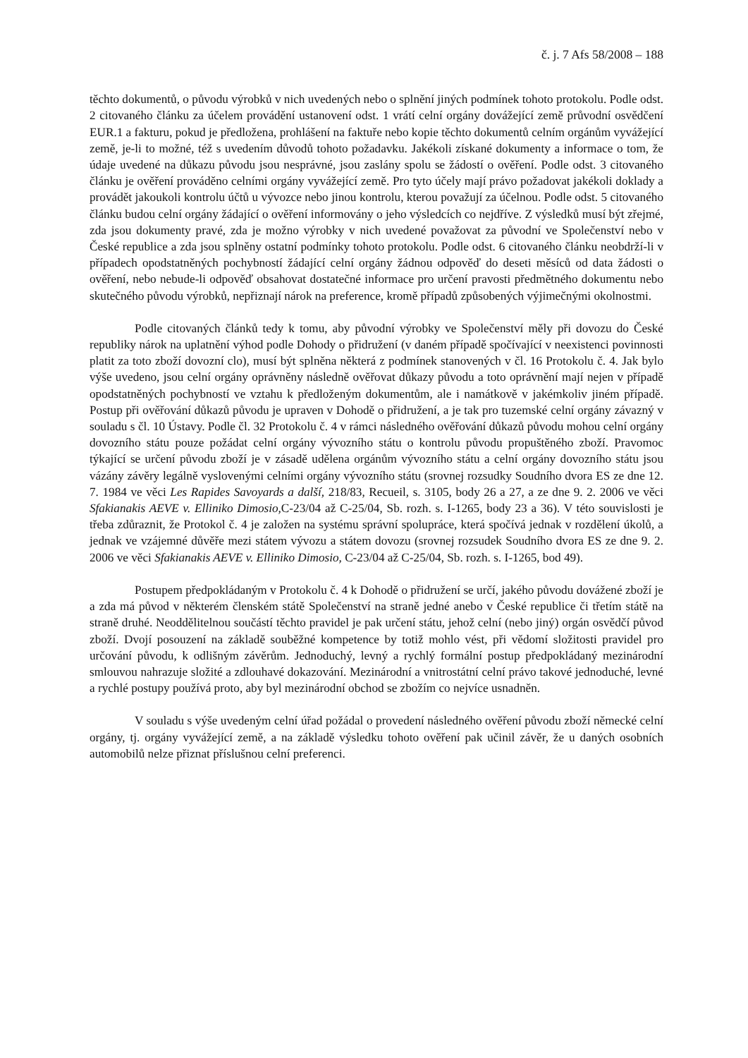č. j. 7 Afs 58/2008 – 188
těchto dokumentů, o původu výrobků v nich uvedených nebo o splnění jiných podmínek tohoto protokolu. Podle odst. 2 citovaného článku za účelem provádění ustanovení odst. 1 vrátí celní orgány dovážející země průvodní osvědčení EUR.1 a fakturu, pokud je předložena, prohlášení na faktuře nebo kopie těchto dokumentů celním orgánům vyvážející země, je-li to možné, též s uvedením důvodů tohoto požadavku. Jakékoli získané dokumenty a informace o tom, že údaje uvedené na důkazu původu jsou nesprávné, jsou zaslány spolu se žádostí o ověření. Podle odst. 3 citovaného článku je ověření prováděno celními orgány vyvážející země. Pro tyto účely mají právo požadovat jakékoli doklady a provádět jakoukoli kontrolu účtů u vývozce nebo jinou kontrolu, kterou považují za účelnou. Podle odst. 5 citovaného článku budou celní orgány žádající o ověření informovány o jeho výsledcích co nejdříve. Z výsledků musí být zřejmé, zda jsou dokumenty pravé, zda je možno výrobky v nich uvedené považovat za původní ve Společenství nebo v České republice a zda jsou splněny ostatní podmínky tohoto protokolu. Podle odst. 6 citovaného článku neobdrží-li v případech opodstatněných pochybností žádající celní orgány žádnou odpověď do deseti měsíců od data žádosti o ověření, nebo nebude-li odpověď obsahovat dostatečné informace pro určení pravosti předmětného dokumentu nebo skutečného původu výrobků, nepřiznají nárok na preference, kromě případů způsobených výjimečnými okolnostmi.
Podle citovaných článků tedy k tomu, aby původní výrobky ve Společenství měly při dovozu do České republiky nárok na uplatnění výhod podle Dohody o přidružení (v daném případě spočívající v neexistenci povinnosti platit za toto zboží dovozní clo), musí být splněna některá z podmínek stanovených v čl. 16 Protokolu č. 4. Jak bylo výše uvedeno, jsou celní orgány oprávněny následně ověřovat důkazy původu a toto oprávnění mají nejen v případě opodstatněných pochybností ve vztahu k předloženým dokumentům, ale i namátkově v jakémkoliv jiném případě. Postup při ověřování důkazů původu je upraven v Dohodě o přidružení, a je tak pro tuzemské celní orgány závazný v souladu s čl. 10 Ústavy. Podle čl. 32 Protokolu č. 4 v rámci následného ověřování důkazů původu mohou celní orgány dovozního státu pouze požádat celní orgány vývozního státu o kontrolu původu propuštěného zboží. Pravomoc týkající se určení původu zboží je v zásadě udělena orgánům vývozního státu a celní orgány dovozního státu jsou vázány závěry legálně vyslovenými celními orgány vývozního státu (srovnej rozsudky Soudního dvora ES ze dne 12. 7. 1984 ve věci Les Rapides Savoyards a další, 218/83, Recueil, s. 3105, body 26 a 27, a ze dne 9. 2. 2006 ve věci Sfakianakis AEVE v. Elliniko Dimosio, C-23/04 až C-25/04, Sb. rozh. s. I-1265, body 23 a 36). V této souvislosti je třeba zdůraznit, že Protokol č. 4 je založen na systému správní spolupráce, která spočívá jednak v rozdělení úkolů, a jednak ve vzájemné důvěře mezi státem vývozu a státem dovozu (srovnej rozsudek Soudního dvora ES ze dne 9. 2. 2006 ve věci Sfakianakis AEVE v. Elliniko Dimosio, C-23/04 až C-25/04, Sb. rozh. s. I-1265, bod 49).
Postupem předpokládaným v Protokolu č. 4 k Dohodě o přidružení se určí, jakého původu dovážené zboží je a zda má původ v některém členském státě Společenství na straně jedné anebo v České republice či třetím státě na straně druhé. Neoddělitelnou součástí těchto pravidel je pak určení státu, jehož celní (nebo jiný) orgán osvědčí původ zboží. Dvojí posouzení na základě souběžné kompetence by totiž mohlo vést, při vědomí složitosti pravidel pro určování původu, k odlišným závěrům. Jednoduchý, levný a rychlý formální postup předpokládaný mezinárodní smlouvou nahrazuje složité a zdlouhavé dokazování. Mezinárodní a vnitrostátní celní právo takové jednoduché, levné a rychlé postupy používá proto, aby byl mezinárodní obchod se zbožím co nejvíce usnadněn.
V souladu s výše uvedeným celní úřad požádal o provedení následného ověření původu zboží německé celní orgány, tj. orgány vyvážející země, a na základě výsledku tohoto ověření pak učinil závěr, že u daných osobních automobilů nelze přiznat příslušnou celní preferenci.